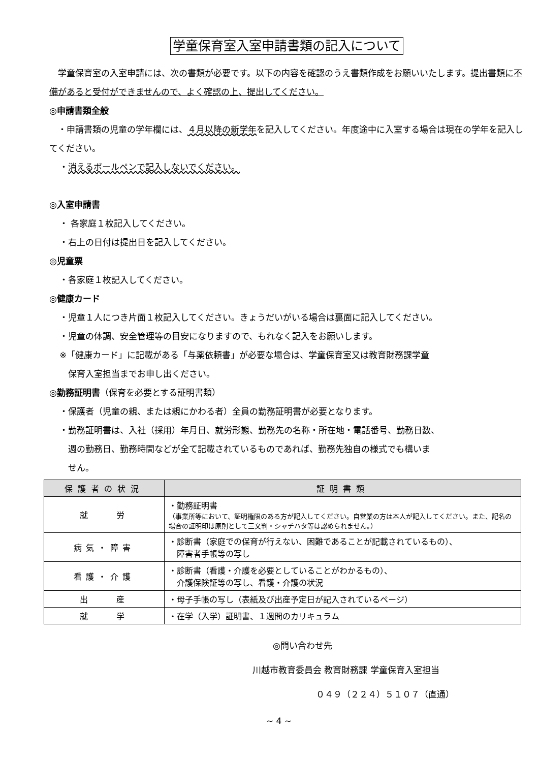学童保育室入室申請書類の記入について
　学童保育室の入室申請には、次の書類が必要です。以下の内容を確認のうえ書類作成をお願いいたします。提出書類に不備があると受付ができませんので、よく確認の上、提出してください。
◎申請書類全般
　・申請書類の児童の学年欄には、４月以降の新学年を記入してください。年度途中に入室する場合は現在の学年を記入してください。
・消えるボールペンで記入しないでください。
◎入室申請書
・ 各家庭１枚記入してください。
・右上の日付は提出日を記入してください。
◎児童票
・各家庭１枚記入してください。
◎健康カード
・児童１人につき片面１枚記入してください。きょうだいがいる場合は裏面に記入してください。
・児童の体調、安全管理等の目安になりますので、もれなく記入をお願いします。
※「健康カード」に記載がある「与薬依頼書」が必要な場合は、学童保育室又は教育財務課学童
　保育入室担当までお申し出ください。
◎勤務証明書（保育を必要とする証明書類）
・保護者（児童の親、または親にかわる者）全員の勤務証明書が必要となります。
・勤務証明書は、入社（採用）年月日、就労形態、勤務先の名称・所在地・電話番号、勤務日数、
　週の勤務日、勤務時間などが全て記載されているものであれば、勤務先独自の様式でも構いま
　せん。
| 保護者の状況 | 証明書類 |
| --- | --- |
| 就 労 | ・勤務証明書 （事業所等において、証明権限のある方が記入してください。自営業の方は本人が記入してください。また、記名の場合の証明印は原則として三文判・シャチハタ等は認められません。） |
| 病気・障害 | ・診断書（家庭での保育が行えない、困難であることが記載されているもの）、 障害者手帳等の写し |
| 看護・介護 | ・診断書（看護・介護を必要としていることがわかるもの）、 介護保険証等の写し、看護・介護の状況 |
| 出 産 | ・母子手帳の写し（表紙及び出産予定日が記入されているページ） |
| 就 学 | ・在学（入学）証明書、１週間のカリキュラム |
◎問い合わせ先
川越市教育委員会 教育財務課 学童保育入室担当
０４９（２２４）５１０７（直通）
~ 4 ~